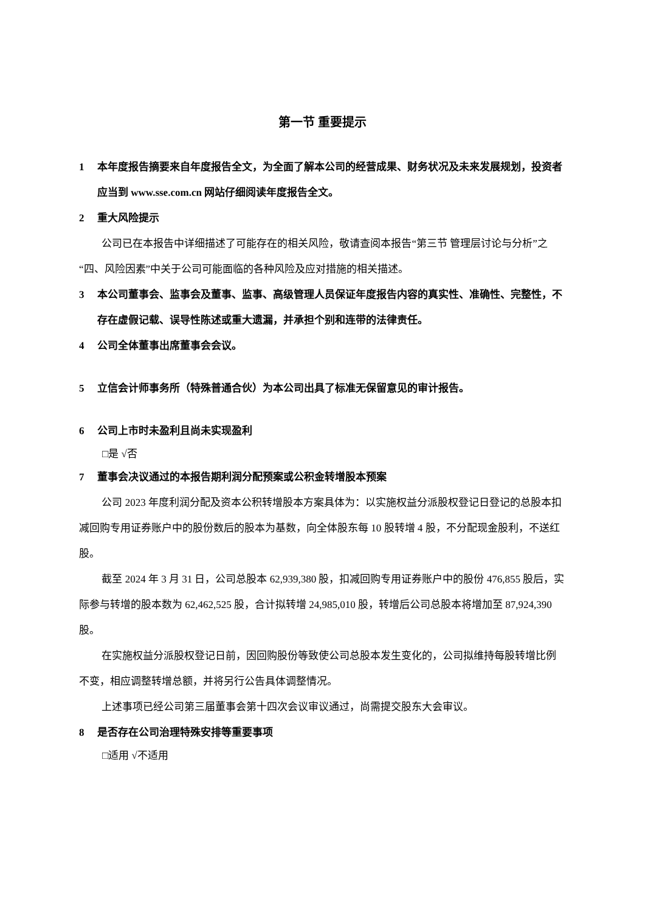第一节 重要提示
1 本年度报告摘要来自年度报告全文，为全面了解本公司的经营成果、财务状况及未来发展规划，投资者应当到 www.sse.com.cn 网站仔细阅读年度报告全文。
2 重大风险提示
公司已在本报告中详细描述了可能存在的相关风险，敬请查阅本报告“第三节 管理层讨论与分析”之“四、风险因素”中关于公司可能面临的各种风险及应对措施的相关描述。
3 本公司董事会、监事会及董事、监事、高级管理人员保证年度报告内容的真实性、准确性、完整性，不存在虚假记载、误导性陈述或重大遗漏，并承担个别和连带的法律责任。
4 公司全体董事出席董事会会议。
5 立信会计师事务所（特殊普通合伙）为本公司出具了标准无保留意见的审计报告。
6 公司上市时未盈利且尚未实现盈利
□是 √否
7 董事会决议通过的本报告期利润分配预案或公积金转增股本预案
公司 2023 年度利润分配及资本公积转增股本方案具体为：以实施权益分派股权登记日登记的总股本扣减回购专用证券账户中的股份数后的股本为基数，向全体股东每 10 股转增 4 股，不分配现金股利，不送红股。
截至 2024 年 3 月 31 日，公司总股本 62,939,380 股，扣减回购专用证券账户中的股份 476,855 股后，实际参与转增的股本数为 62,462,525 股，合计拟转增 24,985,010 股，转增后公司总股本将增加至 87,924,390 股。
在实施权益分派股权登记日前，因回购股份等致使公司总股本发生变化的，公司拟维持每股转增比例不变，相应调整转增总额，并将另行公告具体调整情况。
上述事项已经公司第三届董事会第十四次会议审议通过，尚需提交股东大会审议。
8 是否存在公司治理特殊安排等重要事项
□适用 √不适用